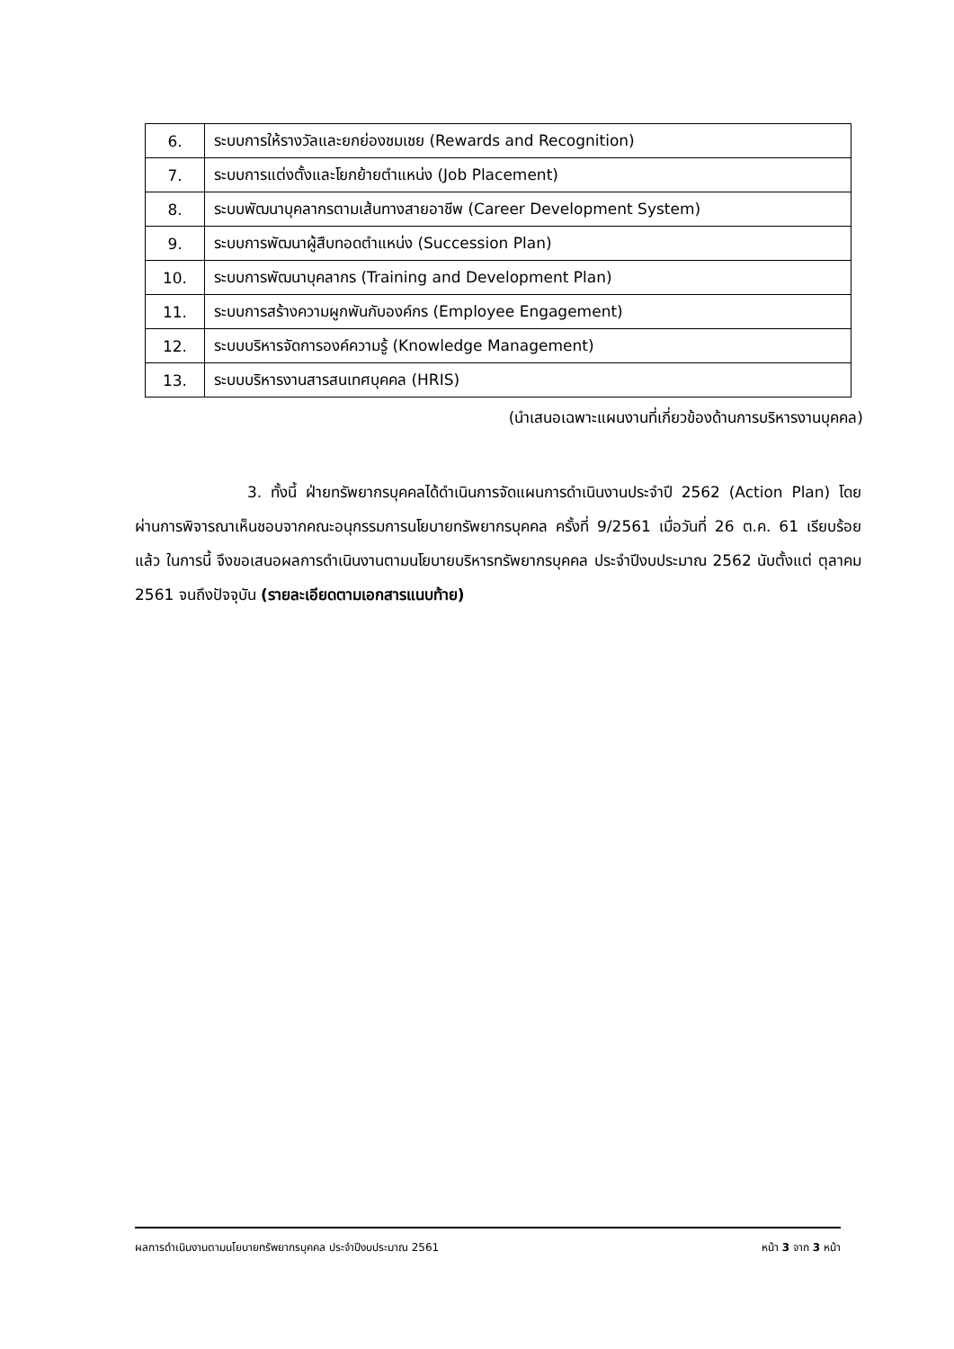| 6. | ระบบการให้รางวัลและยกย่องชมเชย (Rewards and Recognition) |
| 7. | ระบบการแต่งตั้งและโยกย้ายตำแหน่ง (Job Placement) |
| 8. | ระบบพัฒนาบุคลากรตามเส้นทางสายอาชีพ (Career Development System) |
| 9. | ระบบการพัฒนาผู้สืบทอดตำแหน่ง (Succession Plan) |
| 10. | ระบบการพัฒนาบุคลากร (Training and Development Plan) |
| 11. | ระบบการสร้างความผูกพันกับองค์กร (Employee Engagement) |
| 12. | ระบบบริหารจัดการองค์ความรู้ (Knowledge Management) |
| 13. | ระบบบริหารงานสารสนเทศบุคคล (HRIS) |
(นำเสนอเฉพาะแผนงานที่เกี่ยวข้องด้านการบริหารงานบุคคล)
3. ทั้งนี้ ฝ่ายทรัพยากรบุคคลได้ดำเนินการจัดแผนการดำเนินงานประจำปี 2562 (Action Plan) โดยผ่านการพิจารณาเห็นชอบจากคณะอนุกรรมการนโยบายทรัพยากรบุคคล ครั้งที่ 9/2561 เมื่อวันที่ 26 ต.ค. 61 เรียบร้อยแล้ว ในการนี้ จึงขอเสนอผลการดำเนินงานตามนโยบายบริหารทรัพยากรบุคคล ประจำปีงบประมาณ 2562 นับตั้งแต่ ตุลาคม 2561 จนถึงปัจจุบัน (รายละเอียดตามเอกสารแนบท้าย)
ผลการดำเนินงานตามนโยบายทรัพยากรบุคคล ประจำปีงบประมาณ 2561 หน้า 3 จาก 3 หน้า